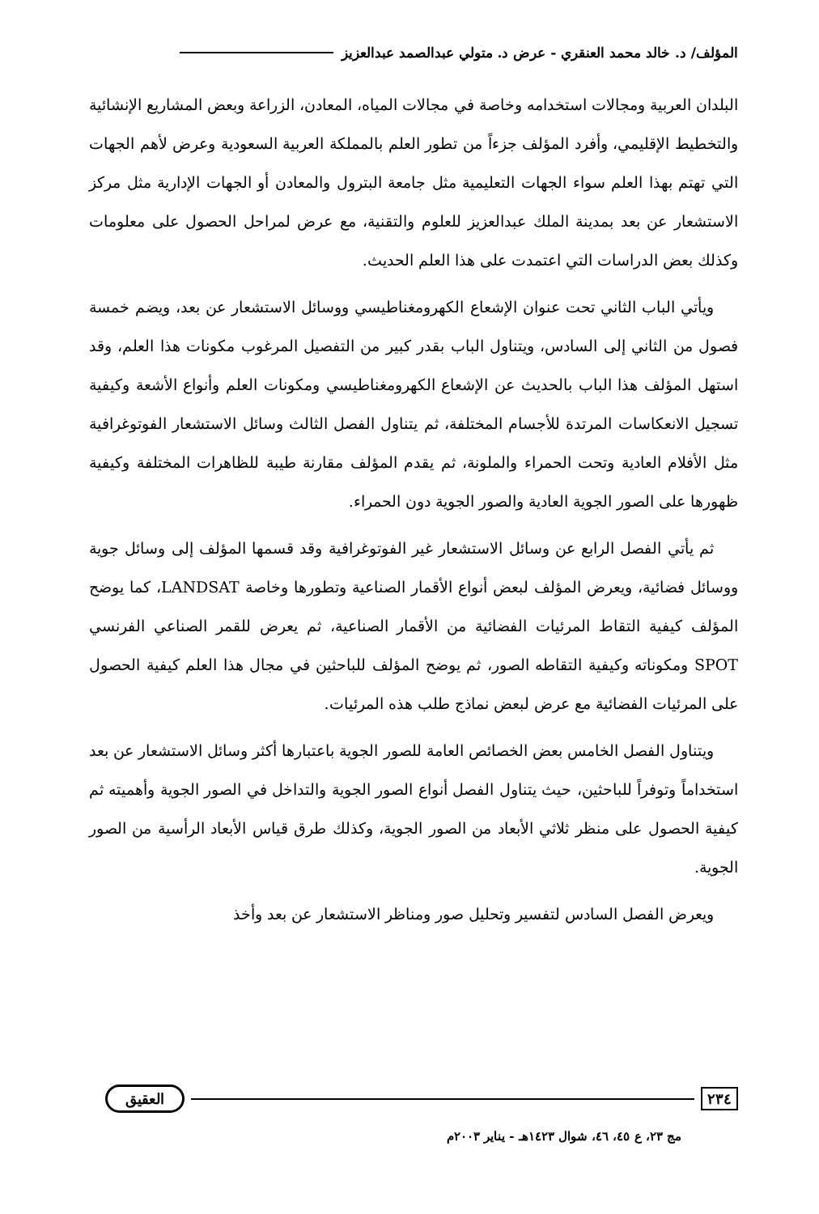المؤلف/ د. خالد محمد العنقري - عرض د. متولي عبدالصمد عبدالعزيز
البلدان العربية ومجالات استخدامه وخاصة في مجالات المياه، المعادن، الزراعة وبعض المشاريع الإنشائية والتخطيط الإقليمي، وأفرد المؤلف جزءاً من تطور العلم بالمملكة العربية السعودية وعرض لأهم الجهات التي تهتم بهذا العلم سواء الجهات التعليمية مثل جامعة البترول والمعادن أو الجهات الإدارية مثل مركز الاستشعار عن بعد بمدينة الملك عبدالعزيز للعلوم والتقنية، مع عرض لمراحل الحصول على معلومات وكذلك بعض الدراسات التي اعتمدت على هذا العلم الحديث.
ويأتي الباب الثاني تحت عنوان الإشعاع الكهرومغناطيسي ووسائل الاستشعار عن بعد، ويضم خمسة فصول من الثاني إلى السادس، ويتناول الباب بقدر كبير من التفصيل المرغوب مكونات هذا العلم، وقد استهل المؤلف هذا الباب بالحديث عن الإشعاع الكهرومغناطيسي ومكونات العلم وأنواع الأشعة وكيفية تسجيل الانعكاسات المرتدة للأجسام المختلفة، ثم يتناول الفصل الثالث وسائل الاستشعار الفوتوغرافية مثل الأفلام العادية وتحت الحمراء والملونة، ثم يقدم المؤلف مقارنة طيبة للظاهرات المختلفة وكيفية ظهورها على الصور الجوية العادية والصور الجوية دون الحمراء.
ثم يأتي الفصل الرابع عن وسائل الاستشعار غير الفوتوغرافية وقد قسمها المؤلف إلى وسائل جوية ووسائل فضائية، ويعرض المؤلف لبعض أنواع الأقمار الصناعية وتطورها وخاصة LANDSAT، كما يوضح المؤلف كيفية التقاط المرئيات الفضائية من الأقمار الصناعية، ثم يعرض للقمر الصناعي الفرنسي SPOT ومكوناته وكيفية التقاطه الصور، ثم يوضح المؤلف للباحثين في مجال هذا العلم كيفية الحصول على المرئيات الفضائية مع عرض لبعض نماذج طلب هذه المرئيات.
ويتناول الفصل الخامس بعض الخصائص العامة للصور الجوية باعتبارها أكثر وسائل الاستشعار عن بعد استخداماً وتوفراً للباحثين، حيث يتناول الفصل أنواع الصور الجوية والتداخل في الصور الجوية وأهميته ثم كيفية الحصول على منظر ثلاثي الأبعاد من الصور الجوية، وكذلك طرق قياس الأبعاد الرأسية من الصور الجوية.
ويعرض الفصل السادس لتفسير وتحليل صور ومناظر الاستشعار عن بعد وأخذ
٢٣٤ العقيق
مج ٢٣، ع ٤٥، ٤٦، شوال ١٤٢٣هـ - يناير ٢٠٠٣م